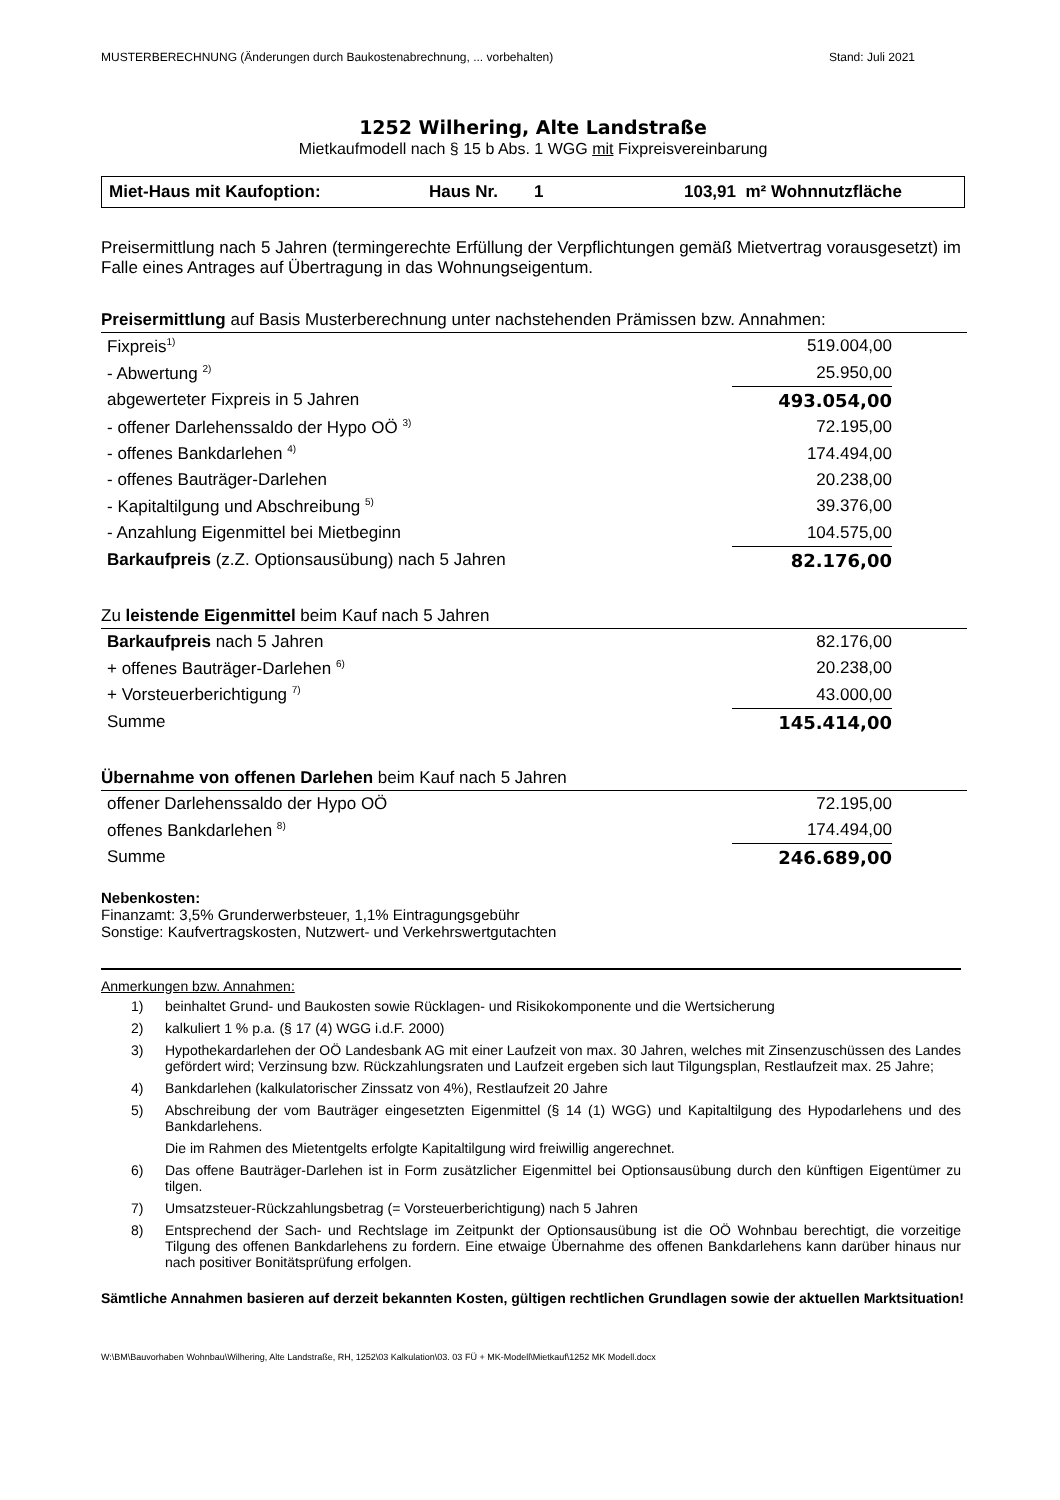MUSTERBERECHNUNG (Änderungen durch Baukostenabrechnung, ... vorbehalten) Stand: Juli 2021
1252 Wilhering, Alte Landstraße
Mietkaufmodell nach § 15 b Abs. 1 WGG mit Fixpreisvereinbarung
Miet-Haus mit Kaufoption: Haus Nr. 1 103,91 m² Wohnnutzfläche
Preisermittlung nach 5 Jahren (termingerechte Erfüllung der Verpflichtungen gemäß Mietvertrag vorausgesetzt) im Falle eines Antrages auf Übertragung in das Wohnungseigentum.
Preisermittlung auf Basis Musterberechnung unter nachstehenden Prämissen bzw. Annahmen:
| Fixpreis<sup>1)</sup> | 519.004,00 |
| - Abwertung <sup>2)</sup> | 25.950,00 |
| abgewerteter Fixpreis in 5 Jahren | 493.054,00 |
| - offener Darlehenssaldo der Hypo OÖ <sup>3)</sup> | 72.195,00 |
| - offenes Bankdarlehen <sup>4)</sup> | 174.494,00 |
| - offenes Bauträger-Darlehen | 20.238,00 |
| - Kapitaltilgung und Abschreibung <sup>5)</sup> | 39.376,00 |
| - Anzahlung Eigenmittel bei Mietbeginn | 104.575,00 |
| Barkaufpreis (z.Z. Optionsausübung) nach 5 Jahren | 82.176,00 |
Zu leistende Eigenmittel beim Kauf nach 5 Jahren
| Barkaufpreis nach 5 Jahren | 82.176,00 |
| + offenes Bauträger-Darlehen <sup>6)</sup> | 20.238,00 |
| + Vorsteuerberichtigung <sup>7)</sup> | 43.000,00 |
| Summe | 145.414,00 |
Übernahme von offenen Darlehen beim Kauf nach 5 Jahren
| offener Darlehenssaldo der Hypo OÖ | 72.195,00 |
| offenes Bankdarlehen <sup>8)</sup> | 174.494,00 |
| Summe | 246.689,00 |
Nebenkosten:
Finanzamt: 3,5% Grunderwerbsteuer, 1,1% Eintragungsgebühr
Sonstige: Kaufvertragskosten, Nutzwert- und Verkehrswertgutachten
Anmerkungen bzw. Annahmen:
1) beinhaltet Grund- und Baukosten sowie Rücklagen- und Risikokomponente und die Wertsicherung
2) kalkuliert 1 % p.a. (§ 17 (4) WGG i.d.F. 2000)
3) Hypothekardarlehen der OÖ Landesbank AG mit einer Laufzeit von max. 30 Jahren, welches mit Zinsenzuschüssen des Landes gefördert wird; Verzinsung bzw. Rückzahlungsraten und Laufzeit ergeben sich laut Tilgungsplan, Restlaufzeit max. 25 Jahre;
4) Bankdarlehen (kalkulatorischer Zinssatz von 4%), Restlaufzeit 20 Jahre
5) Abschreibung der vom Bauträger eingesetzten Eigenmittel (§ 14 (1) WGG) und Kapitaltilgung des Hypodarlehens und des Bankdarlehens.
Die im Rahmen des Mietentgelts erfolgte Kapitaltilgung wird freiwillig angerechnet.
6) Das offene Bauträger-Darlehen ist in Form zusätzlicher Eigenmittel bei Optionsausübung durch den künftigen Eigentümer zu tilgen.
7) Umsatzsteuer-Rückzahlungsbetrag (= Vorsteuerberichtigung) nach 5 Jahren
8) Entsprechend der Sach- und Rechtslage im Zeitpunkt der Optionsausübung ist die OÖ Wohnbau berechtigt, die vorzeitige Tilgung des offenen Bankdarlehens zu fordern. Eine etwaige Übernahme des offenen Bankdarlehens kann darüber hinaus nur nach positiver Bonitätsprüfung erfolgen.
Sämtliche Annahmen basieren auf derzeit bekannten Kosten, gültigen rechtlichen Grundlagen sowie der aktuellen Marktsituation!
W:\BM\Bauvorhaben Wohnbau\Wilhering, Alte Landstraße, RH, 1252\03 Kalkulation\03. 03 FÜ + MK-Modell\Mietkauf\1252 MK Modell.docx